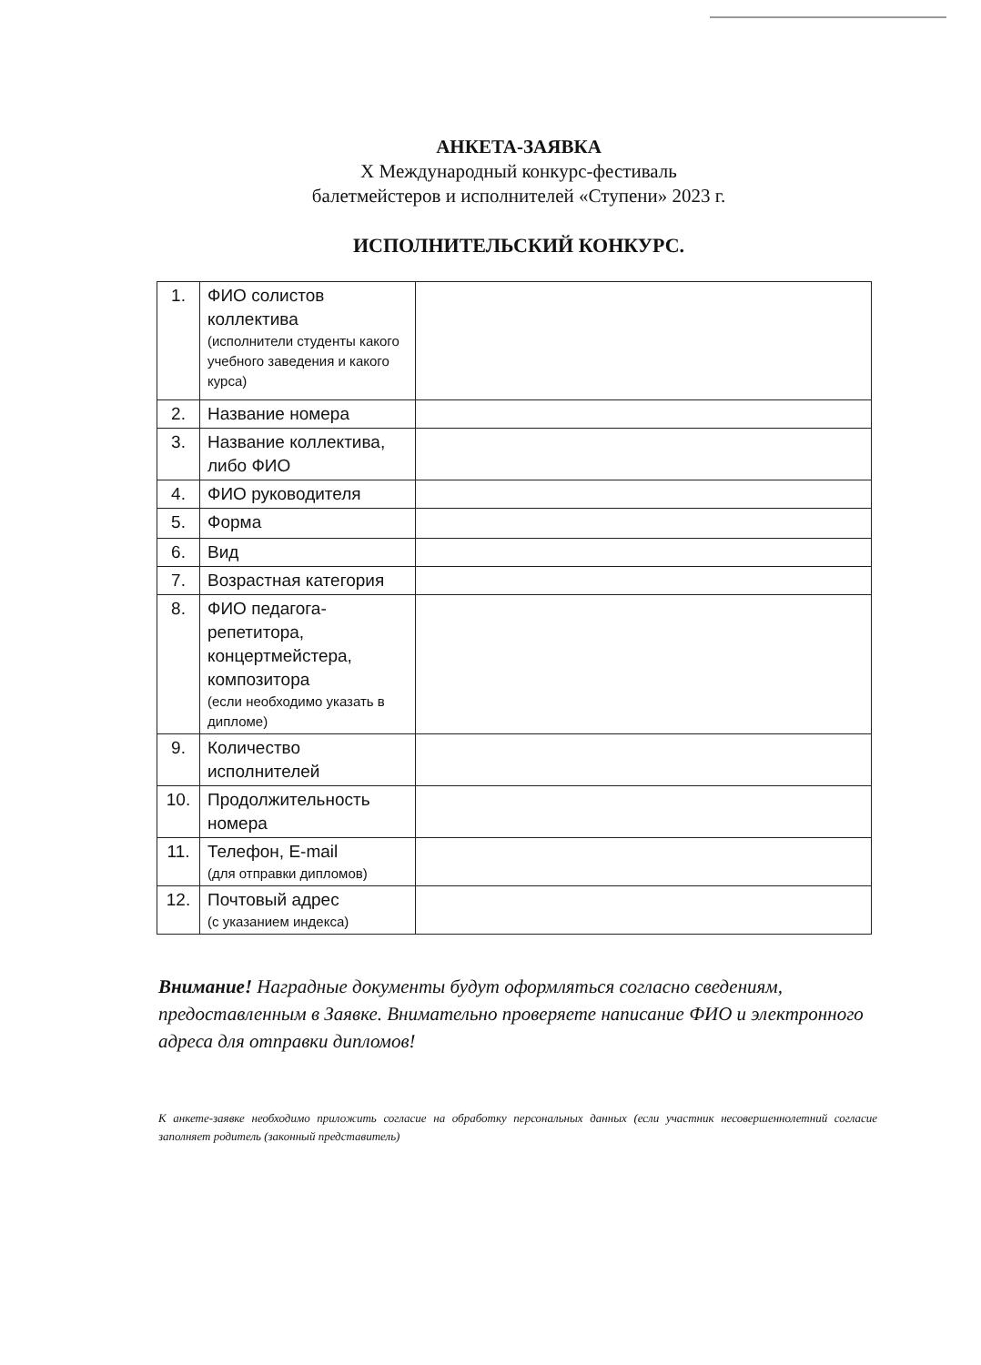АНКЕТА-ЗАЯВКА
X Международный конкурс-фестиваль
балетмейстеров и исполнителей «Ступени» 2023 г.
ИСПОЛНИТЕЛЬСКИЙ КОНКУРС.
| 1. | ФИО солистов коллектива (исполнители студенты какого учебного заведения и какого курса) | |
| 2. | Название номера | |
| 3. | Название коллектива, либо ФИО | |
| 4. | ФИО руководителя | |
| 5. | Форма | |
| 6. | Вид | |
| 7. | Возрастная категория | |
| 8. | ФИО педагога-репетитора, концертмейстера, композитора (если необходимо указать в дипломе) | |
| 9. | Количество исполнителей | |
| 10. | Продолжительность номера | |
| 11. | Телефон, E-mail (для отправки дипломов) | |
| 12. | Почтовый адрес (с указанием индекса) | |
Внимание! Наградные документы будут оформляться согласно сведениям, предоставленным в Заявке. Внимательно проверяете написание ФИО и электронного адреса для отправки дипломов!
К анкете-заявке необходимо приложить согласие на обработку персональных данных (если участник несовершеннолетний согласие заполняет родитель (законный представитель)